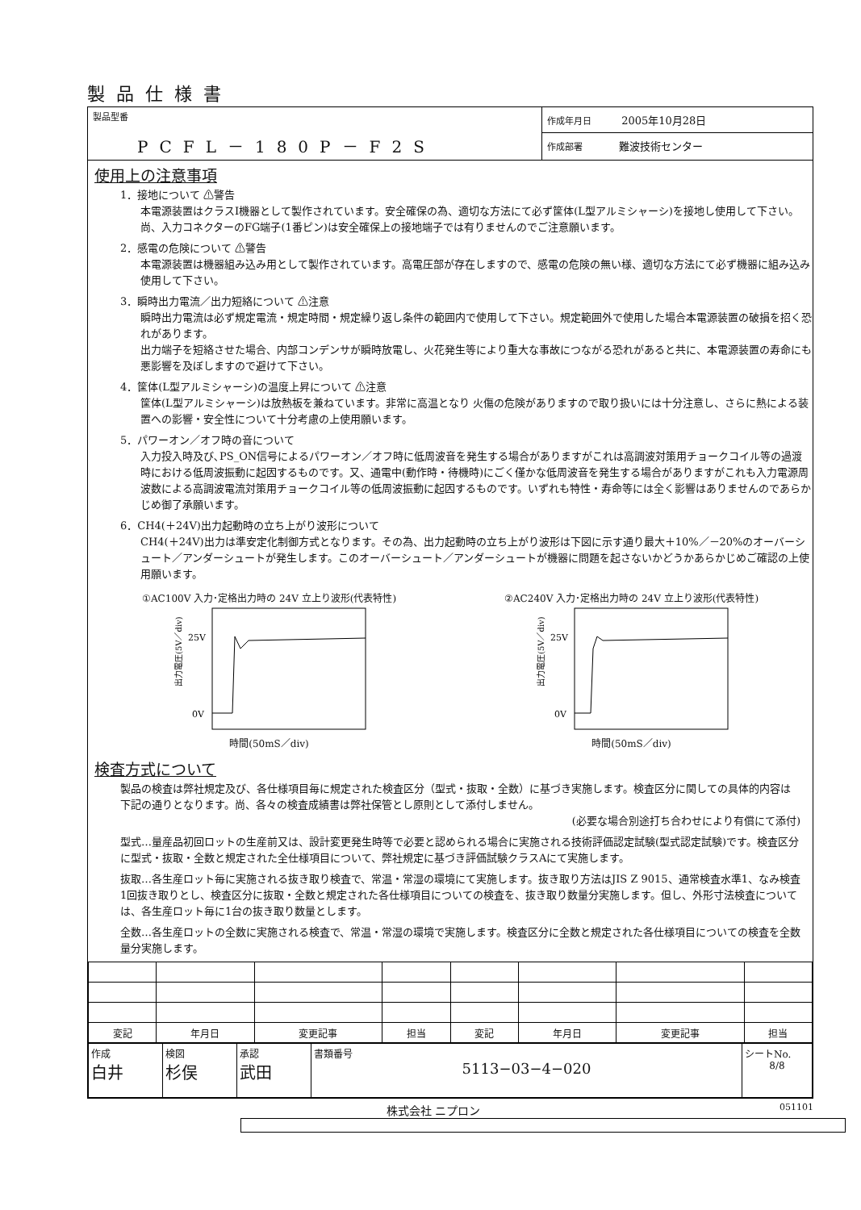製品仕様書
製品型番
PCFL－180P－F2S
作成年月日 2005年10月28日
作成部署 難波技術センター
使用上の注意事項
1．接地について ⚠警告
本電源装置はクラスⅠ機器として製作されています。安全確保の為、適切な方法にて必ず筐体(L型アルミシャーシ)を接地し使用して下さい。尚、入力コネクターのFG端子(1番ピン)は安全確保上の接地端子では有りませんのでご注意願います。
2．感電の危険について ⚠警告
本電源装置は機器組み込み用として製作されています。高電圧部が存在しますので、感電の危険の無い様、適切な方法にて必ず機器に組み込み使用して下さい。
3．瞬時出力電流／出力短絡について ⚠注意
瞬時出力電流は必ず規定電流・規定時間・規定繰り返し条件の範囲内で使用して下さい。規定範囲外で使用した場合本電源装置の破損を招く恐れがあります。
出力端子を短絡させた場合、内部コンデンサが瞬時放電し、火花発生等により重大な事故につながる恐れがあると共に、本電源装置の寿命にも悪影響を及ぼしますので避けて下さい。
4．筐体(L型アルミシャーシ)の温度上昇について ⚠注意
筐体(L型アルミシャーシ)は放熱板を兼ねています。非常に高温となり 火傷の危険がありますので取り扱いには十分注意し、さらに熱による装置への影響・安全性について十分考慮の上使用願います。
5．パワーオン／オフ時の音について
入力投入時及び､PS_ON信号によるパワーオン／オフ時に低周波音を発生する場合がありますがこれは高調波対策用チョークコイル等の過渡時における低周波振動に起因するものです。又、通電中(動作時・待機時)にごく僅かな低周波音を発生する場合がありますがこれも入力電源周波数による高調波電流対策用チョークコイル等の低周波振動に起因するものです。いずれも特性・寿命等には全く影響はありませんのであらかじめ御了承願います。
6．CH4(＋24V)出力起動時の立ち上がり波形について
CH4(＋24V)出力は準安定化制御方式となります。その為、出力起動時の立ち上がり波形は下図に示す通り最大＋10%／－20%のオーバーシュート／アンダーシュートが発生します。このオーバーシュート／アンダーシュートが機器に問題を起さないかどうかあらかじめご確認の上使用願います。
①AC100V 入力･定格出力時の 24V 立上り波形(代表特性)
25V
0V
出力電圧(5V／div)
時間(50mS／div)
②AC240V 入力･定格出力時の 24V 立上り波形(代表特性)
25V
0V
出力電圧(5V／div)
時間(50mS／div)
検査方式について
製品の検査は弊社規定及び、各仕様項目毎に規定された検査区分（型式・抜取・全数）に基づき実施します。検査区分に関しての具体的内容は下記の通りとなります。尚、各々の検査成績書は弊社保管とし原則として添付しません。
(必要な場合別途打ち合わせにより有償にて添付)
型式…量産品初回ロットの生産前又は、設計変更発生時等で必要と認められる場合に実施される技術評価認定試験(型式認定試験)です。検査区分に型式・抜取・全数と規定された全仕様項目について、弊社規定に基づき評価試験クラスAにて実施します。
抜取…各生産ロット毎に実施される抜き取り検査で、常温・常湿の環境にて実施します。抜き取り方法はJIS Z 9015、通常検査水準1、なみ検査1回抜き取りとし、検査区分に抜取・全数と規定された各仕様項目についての検査を、抜き取り数量分実施します。但し、外形寸法検査については、各生産ロット毎に1台の抜き取り数量とします。
全数…各生産ロットの全数に実施される検査で、常温・常湿の環境で実施します。検査区分に全数と規定された各仕様項目についての検査を全数量分実施します。
| 変記 | 年月日 | 変更記事 | 担当 | 変記 | 年月日 | 変更記事 | 担当 |
| 作成 白井 | 検図 杉俣 | 承認 武田 | 書類番号 5113−03−4−020 | シートNo. 8/8 |
株式会社 ニプロン 051101